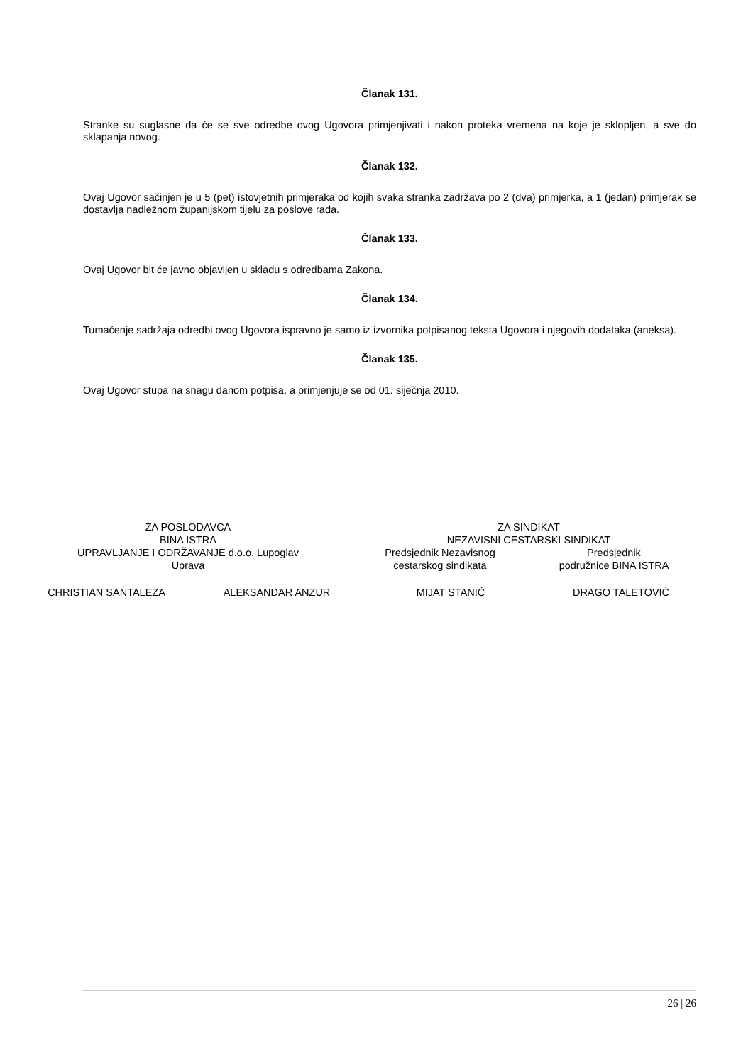Članak 131.
Stranke su suglasne da će se sve odredbe ovog Ugovora primjenjivati i nakon proteka vremena na koje je sklopljen, a sve do sklapanja novog.
Članak 132.
Ovaj Ugovor sačinjen je u 5 (pet) istovjetnih primjeraka od kojih svaka stranka zadržava po 2 (dva) primjerka, a 1 (jedan) primjerak se dostavlja nadležnom županijskom tijelu za poslove rada.
Članak 133.
Ovaj Ugovor bit će javno objavljen u skladu s odredbama Zakona.
Članak 134.
Tumačenje sadržaja odredbi ovog Ugovora ispravno je samo iz izvornika potpisanog teksta Ugovora i njegovih dodataka (aneksa).
Članak 135.
Ovaj Ugovor stupa na snagu danom potpisa, a primjenjuje se od 01. siječnja 2010.
ZA POSLODAVCA
BINA ISTRA
UPRAVLJANJE I ODRŽAVANJE d.o.o. Lupoglav
Uprava
ZA SINDIKAT
NEZAVISNI CESTARSKI SINDIKAT
Predsjednik Nezavisnog
cestarskog sindikata
Predsjednik
podružnice BINA ISTRA
CHRISTIAN SANTALEZA ALEKSANDAR ANZUR MIJAT STANIĆ DRAGO TALETOVIĆ
26 | 26